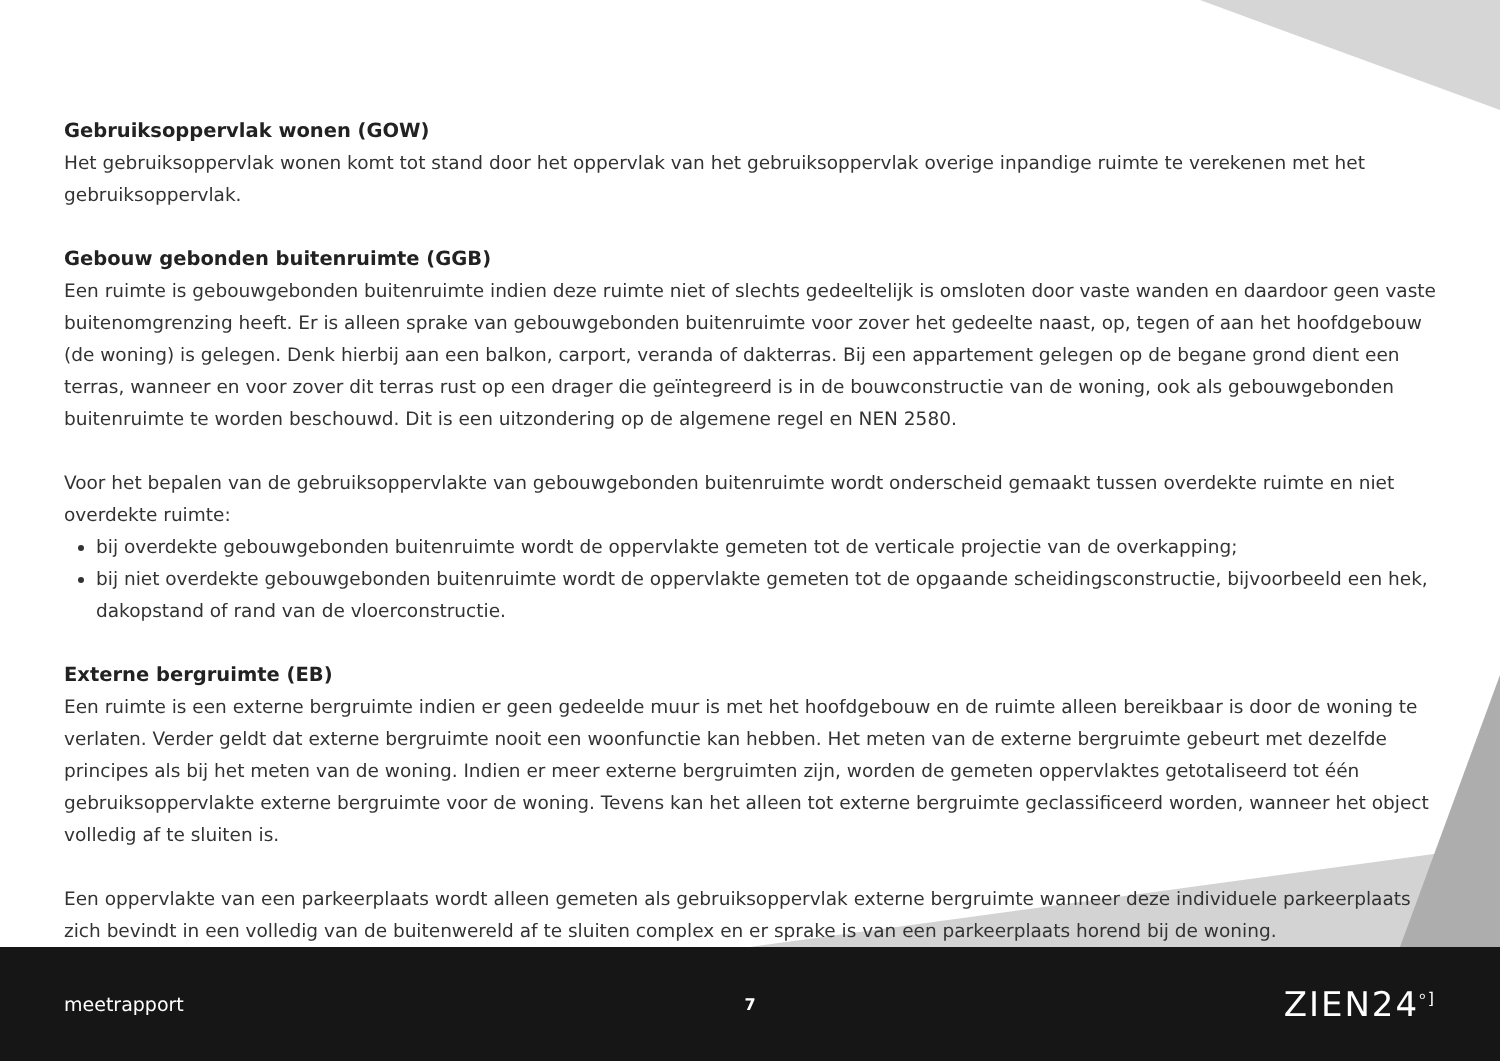Gebruiksoppervlak wonen (GOW)
Het gebruiksoppervlak wonen komt tot stand door het oppervlak van het gebruiksoppervlak overige inpandige ruimte te verekenen met het gebruiksoppervlak.
Gebouw gebonden buitenruimte (GGB)
Een ruimte is gebouwgebonden buitenruimte indien deze ruimte niet of slechts gedeeltelijk is omsloten door vaste wanden en daardoor geen vaste buitenomgrenzing heeft. Er is alleen sprake van gebouwgebonden buitenruimte voor zover het gedeelte naast, op, tegen of aan het hoofdgebouw (de woning) is gelegen. Denk hierbij aan een balkon, carport, veranda of dakterras. Bij een appartement gelegen op de begane grond dient een terras, wanneer en voor zover dit terras rust op een drager die geïntegreerd is in de bouwconstructie van de woning, ook als gebouwgebonden buitenruimte te worden beschouwd. Dit is een uitzondering op de algemene regel en NEN 2580.
Voor het bepalen van de gebruiksoppervlakte van gebouwgebonden buitenruimte wordt onderscheid gemaakt tussen overdekte ruimte en niet overdekte ruimte:
bij overdekte gebouwgebonden buitenruimte wordt de oppervlakte gemeten tot de verticale projectie van de overkapping;
bij niet overdekte gebouwgebonden buitenruimte wordt de oppervlakte gemeten tot de opgaande scheidingsconstructie, bijvoorbeeld een hek, dakopstand of rand van de vloerconstructie.
Externe bergruimte (EB)
Een ruimte is een externe bergruimte indien er geen gedeelde muur is met het hoofdgebouw en de ruimte alleen bereikbaar is door de woning te verlaten. Verder geldt dat externe bergruimte nooit een woonfunctie kan hebben. Het meten van de externe bergruimte gebeurt met dezelfde principes als bij het meten van de woning. Indien er meer externe bergruimten zijn, worden de gemeten oppervlaktes getotaliseerd tot één gebruiksoppervlakte externe bergruimte voor de woning. Tevens kan het alleen tot externe bergruimte geclassificeerd worden, wanneer het object volledig af te sluiten is.
Een oppervlakte van een parkeerplaats wordt alleen gemeten als gebruiksoppervlak externe bergruimte wanneer deze individuele parkeerplaats zich bevindt in een volledig van de buitenwereld af te sluiten complex en er sprake is van een parkeerplaats horend bij de woning.
meetrapport 7 ZIEN24<sup>ᵒ]</sup>